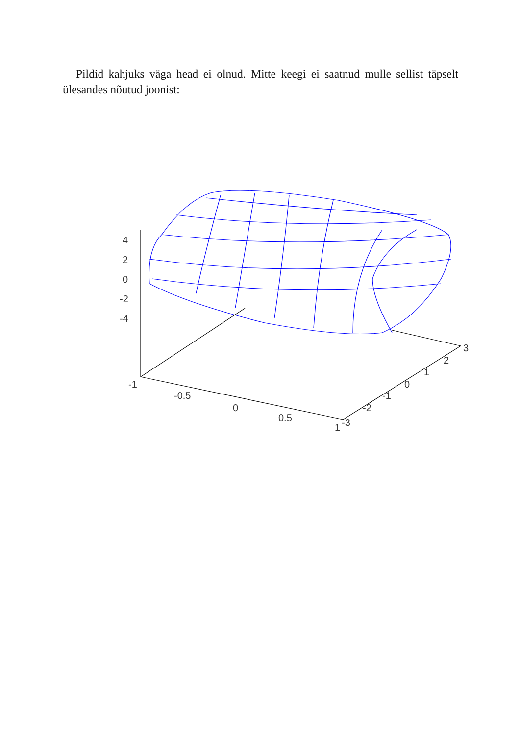Pildid kahjuks väga head ei olnud. Mitte keegi ei saatnud mulle sellist täpselt ülesandes nõutud joonist:
4
2
0
-2
-4
-1
-0.5
0
0.5
1
-3
-2
-1
0
1
2
3